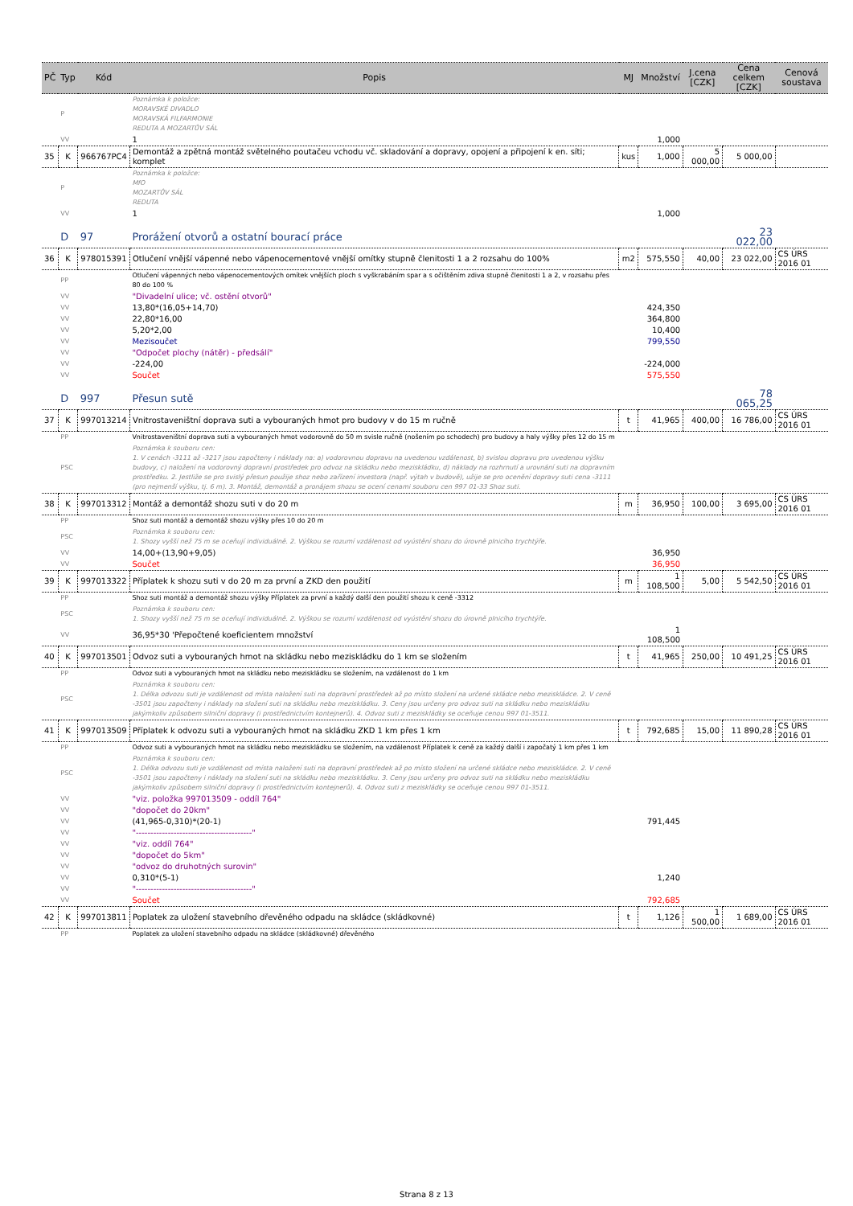| PČ | Typ | Kód | Popis | MJ | Množství | J.cena [CZK] | Cena celkem [CZK] | Cenová soustava |
| --- | --- | --- | --- | --- | --- | --- | --- | --- |
| | P | | Poznámka k položce: MORAVSKÉ DIVADLO MORAVSKÁ FILFARMONIE REDUTA A MOZARTŮV SÁL | | | | | |
| | VV | | 1 | | 1,000 | | | |
| 35 | K | 966767PC4 | Demontáž a zpětná montáž světelného poutačeu vchodu vč. skladování a dopravy, opojení a připojení k en. síti; komplet | kus | 1,000 | 5 000,00 | 5 000,00 | |
| | P | | Poznámka k položce: MfO MOZARTŮV SÁL REDUTA | | | | | |
| | VV | | 1 | | 1,000 | | | |
| | D | 97 | Prorážení otvorů a ostatní bourací práce | | | | 23 022,00 | |
| 36 | K | 978015391 | Otlučení vnější vápenné nebo vápenocementové vnější omítky stupně členitosti 1 a 2 rozsahu do 100% | m2 | 575,550 | 40,00 | 23 022,00 | CS ÚRS 2016 01 |
| | PP | | Otlučení vápenných nebo vápenocementových omítek vnějších ploch s vyškrabáním spar a s očištěním zdiva stupně členitosti 1 a 2, v rozsahu přes 80 do 100 % | | | | | |
| | VV | | "Divadelní ulice; vč. ostění otvorů" | | | | | |
| | VV | | 13,80*(16,05+14,70) | | 424,350 | | | |
| | VV | | 22,80*16,00 | | 364,800 | | | |
| | VV | | 5,20*2,00 | | 10,400 | | | |
| | VV | | Mezisoučet | | 799,550 | | | |
| | VV | | "Odpočet plochy (nátěr) - předsálí" | | | | | |
| | VV | | -224,00 | | -224,000 | | | |
| | VV | | Součet | | 575,550 | | | |
| | D | 997 | Přesun sutě | | | | 78 065,25 | |
| 37 | K | 997013214 | Vnitrostaveništní doprava suti a vybouraných hmot pro budovy v do 15 m ručně | t | 41,965 | 400,00 | 16 786,00 | CS ÚRS 2016 01 |
| | PP | | Vnitrostaveništní doprava suti a vybouraných hmot vodorovně do 50 m svisle ručně (nošením po schodech) pro budovy a haly výšky přes 12 do 15 m | | | | | |
| | PSC | | Poznámka k souboru cen: 1. V cenách -3111 až -3217 jsou započteny i náklady na: a) vodorovnou dopravu na uvedenou vzdálenost, b) svislou dopravu pro uvedenou výšku budovy, c) naložení na vodorovný dopravní prostředek pro odvoz na skládku nebo meziskládku, d) náklady na rozhrnutí a urovnání suti na dopravním prostředku. 2. Jestliže se pro svislý přesun použije shoz nebo zařízení investora (např. výtah v budově), užije se pro ocenění dopravy suti cena -3111 (pro nejmenší výšku, tj. 6 m). 3. Montáž, demontáž a pronájem shozu se ocení cenami souboru cen 997 01-33 Shoz suti. | | | | | |
| 38 | K | 997013312 | Montáž a demontáž shozu suti v do 20 m | m | 36,950 | 100,00 | 3 695,00 | CS ÚRS 2016 01 |
| | PP | | Shoz suti montáž a demontáž shozu výšky přes 10 do 20 m | | | | | |
| | PSC | | Poznámka k souboru cen: 1. Shozy vyšší než 75 m se oceňují individuálně. 2. Výškou se rozumí vzdálenost od vyústění shozu do úrovně plnicího trychtýře. | | | | | |
| | VV | | 14,00+(13,90+9,05) | | 36,950 | | | |
| | VV | | Součet | | 36,950 | | | |
| 39 | K | 997013322 | Příplatek k shozu suti v do 20 m za první a ZKD den použití | m | 1 108,500 | 5,00 | 5 542,50 | CS ÚRS 2016 01 |
| | PP | | Shoz suti montáž a demontáž shozu výšky Příplatek za první a každý další den použití shozu k ceně -3312 | | | | | |
| | PSC | | Poznámka k souboru cen: 1. Shozy vyšší než 75 m se oceňují individuálně. 2. Výškou se rozumí vzdálenost od vyústění shozu do úrovně plnicího trychtýře. | | | | | |
| | VV | | 36,95*30 'Přepočtené koeficientem množství | | 1 108,500 | | | |
| 40 | K | 997013501 | Odvoz suti a vybouraných hmot na skládku nebo meziskládku do 1 km se složením | t | 41,965 | 250,00 | 10 491,25 | CS ÚRS 2016 01 |
| | PP | | Odvoz suti a vybouraných hmot na skládku nebo meziskládku se složením, na vzdálenost do 1 km | | | | | |
| | PSC | | Poznámka k souboru cen: 1. Délka odvozu suti je vzdálenost od místa naložení suti na dopravní prostředek až po místo složení na určené skládce nebo meziskládce. 2. V ceně -3501 jsou započteny i náklady na složení suti na skládku nebo meziskládku. 3. Ceny jsou určeny pro odvoz suti na skládku nebo meziskládku jakýmkoliv způsobem silniční dopravy (i prostřednictvím kontejnerů). 4. Odvoz suti z meziskládky se oceňuje cenou 997 01-3511. | | | | | |
| 41 | K | 997013509 | Příplatek k odvozu suti a vybouraných hmot na skládku ZKD 1 km přes 1 km | t | 792,685 | 15,00 | 11 890,28 | CS ÚRS 2016 01 |
| | PP | | Odvoz suti a vybouraných hmot na skládku nebo meziskládku se složením, na vzdálenost Příplatek k ceně za každý další i započatý 1 km přes 1 km | | | | | |
| | PSC | | Poznámka k souboru cen: 1. Délka odvozu suti je vzdálenost od místa naložení suti na dopravní prostředek až po místo složení na určené skládce nebo meziskládce. 2. V ceně -3501 jsou započteny i náklady na složení suti na skládku nebo meziskládku. 3. Ceny jsou určeny pro odvoz suti na skládku nebo meziskládku jakýmkoliv způsobem silniční dopravy (i prostřednictvím kontejnerů). 4. Odvoz suti z meziskládky se oceňuje cenou 997 01-3511. | | | | | |
| | VV | | "viz. položka 997013509 - oddíl 764" | | | | | |
| | VV | | "dopočet do 20km" | | | | | |
| | VV | | (41,965-0,310)*(20-1) | | 791,445 | | | |
| | VV | | "----------------------------------------" | | | | | |
| | VV | | "viz. oddíl 764" | | | | | |
| | VV | | "dopočet do 5km" | | | | | |
| | VV | | "odvoz do druhotných surovin" | | | | | |
| | VV | | 0,310*(5-1) | | 1,240 | | | |
| | VV | | "----------------------------------------" | | | | | |
| | VV | | Součet | | 792,685 | | | |
| 42 | K | 997013811 | Poplatek za uložení stavebního dřevěného odpadu na skládce (skládkovné) | t | 1,126 | 1 500,00 | 1 689,00 | CS ÚRS 2016 01 |
| | PP | | Poplatek za uložení stavebního odpadu na skládce (skládkovné) dřevěného | | | | | |
Strana 8 z 13